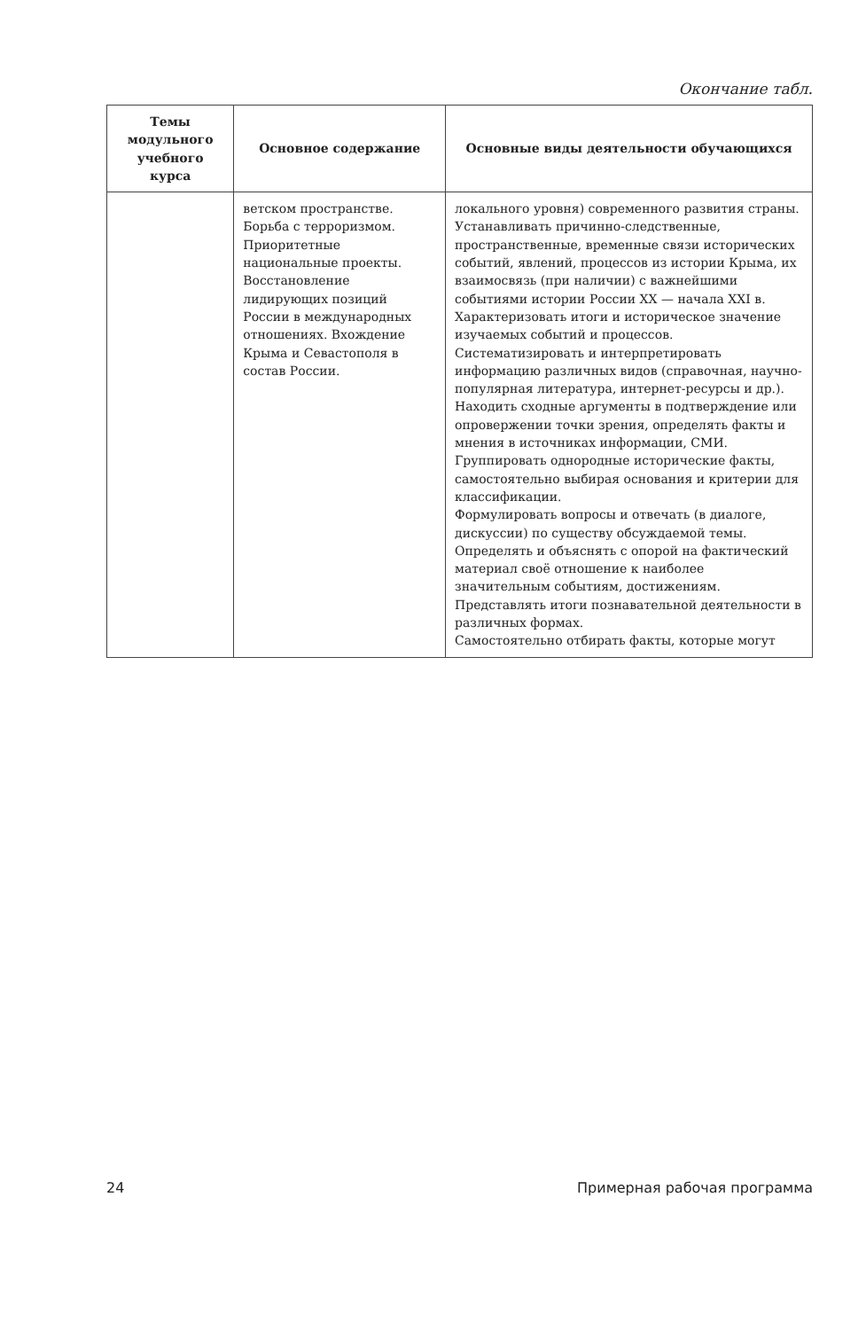Окончание табл.
| Темы модульного учебного курса | Основное содержание | Основные виды деятельности обучающихся |
| --- | --- | --- |
| | ветском пространстве. Борьба с терроризмом. Приоритетные национальные проекты. Восстановление лидирующих позиций России в международных отношениях. Вхождение Крыма и Севастополя в состав России. | локального уровня) современного развития страны. Устанавливать причинно-следственные, пространственные, временные связи исторических событий, явлений, процессов из истории Крыма, их взаимосвязь (при наличии) с важнейшими событиями истории России XX — начала XXI в. Характеризовать итоги и историческое значение изучаемых событий и процессов. Систематизировать и интерпретировать информацию различных видов (справочная, научно-популярная литература, интернет-ресурсы и др.). Находить сходные аргументы в подтверждение или опровержении точки зрения, определять факты и мнения в источниках информации, СМИ. Группировать однородные исторические факты, самостоятельно выбирая основания и критерии для классификации. Формулировать вопросы и отвечать (в диалоге, дискуссии) по существу обсуждаемой темы. Определять и объяснять с опорой на фактический материал своё отношение к наиболее значительным событиям, достижениям. Представлять итоги познавательной деятельности в различных формах. Самостоятельно отбирать факты, которые могут |
24 Примерная рабочая программа